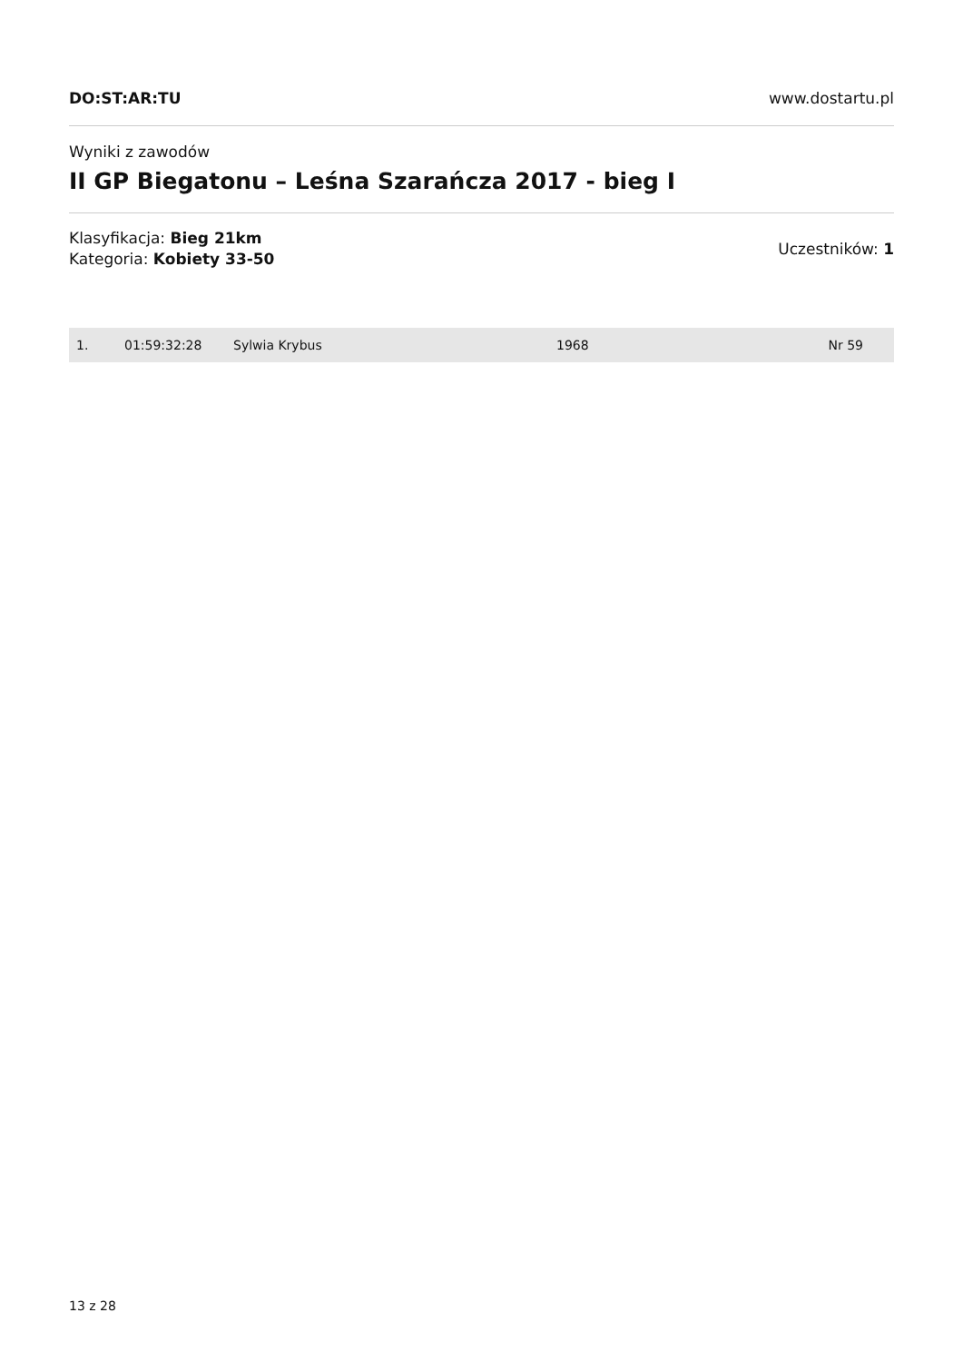DO:ST:AR:TU www.dostartu.pl
Wyniki z zawodów
II GP Biegatonu – Leśna Szarańcza 2017 - bieg I
Klasyfikacja: Bieg 21km
Kategoria: Kobiety 33-50
Uczestników: 1
| 1. | 01:59:32:28 | Sylwia Krybus | 1968 | Nr 59 |
13 z 28